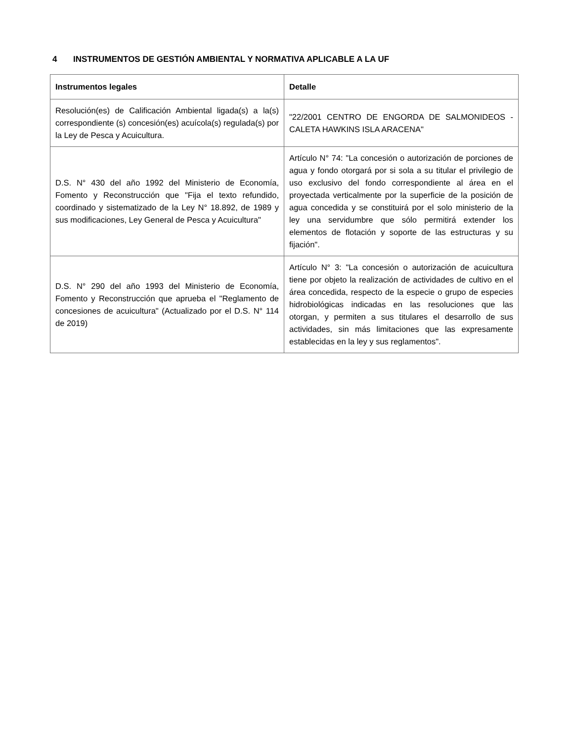4 INSTRUMENTOS DE GESTIÓN AMBIENTAL Y NORMATIVA APLICABLE A LA UF
| Instrumentos legales | Detalle |
| --- | --- |
| Resolución(es) de Calificación Ambiental ligada(s) a la(s) correspondiente (s) concesión(es) acuícola(s) regulada(s) por la Ley de Pesca y Acuicultura. | "22/2001 CENTRO DE ENGORDA DE SALMONIDEOS - CALETA HAWKINS ISLA ARACENA" |
| D.S. N° 430 del año 1992 del Ministerio de Economía, Fomento y Reconstrucción que "Fija el texto refundido, coordinado y sistematizado de la Ley N° 18.892, de 1989 y sus modificaciones, Ley General de Pesca y Acuicultura" | Artículo N° 74: "La concesión o autorización de porciones de agua y fondo otorgará por si sola a su titular el privilegio de uso exclusivo del fondo correspondiente al área en el proyectada verticalmente por la superficie de la posición de agua concedida y se constituirá por el solo ministerio de la ley una servidumbre que sólo permitirá extender los elementos de flotación y soporte de las estructuras y su fijación". |
| D.S. N° 290 del año 1993 del Ministerio de Economía, Fomento y Reconstrucción que aprueba el "Reglamento de concesiones de acuicultura" (Actualizado por el D.S. N° 114 de 2019) | Artículo N° 3: "La concesión o autorización de acuicultura tiene por objeto la realización de actividades de cultivo en el área concedida, respecto de la especie o grupo de especies hidrobiológicas indicadas en las resoluciones que las otorgan, y permiten a sus titulares el desarrollo de sus actividades, sin más limitaciones que las expresamente establecidas en la ley y sus reglamentos". |